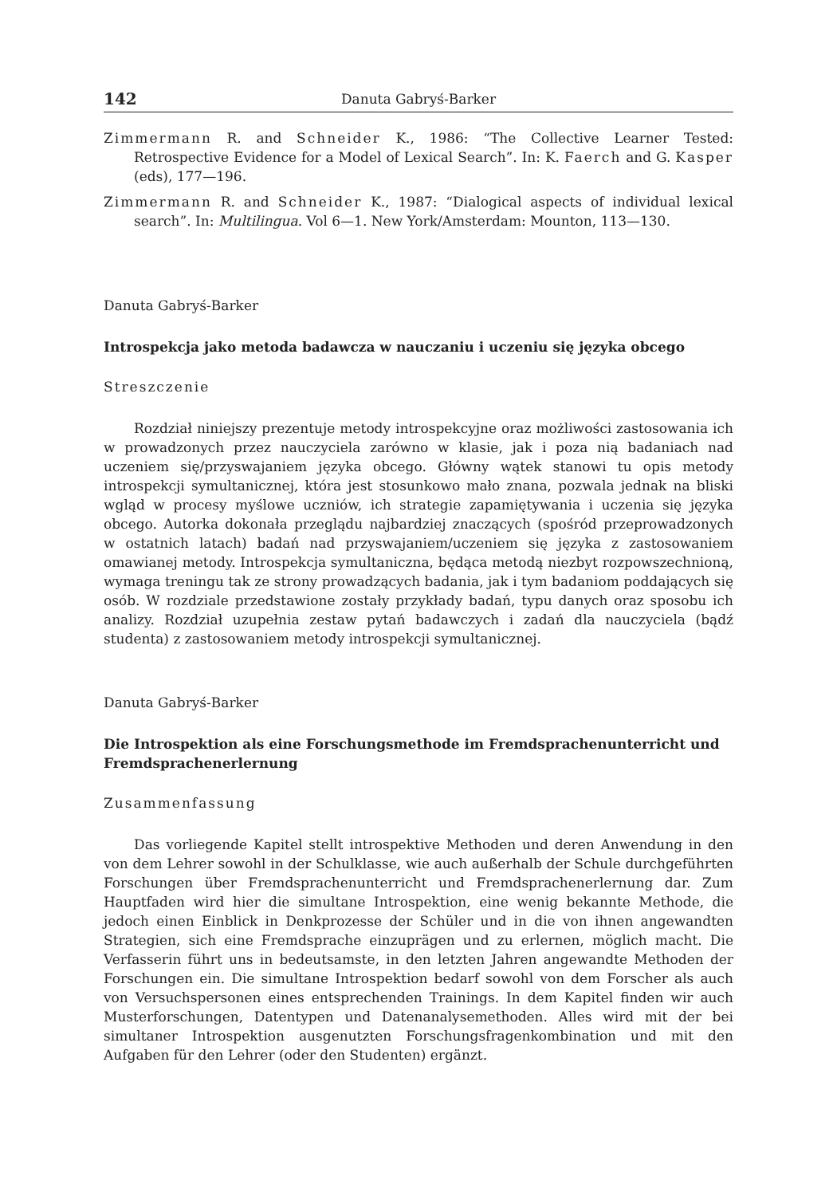142 Danuta Gabryś-Barker
Zimmermann R. and Schneider K., 1986: “The Collective Learner Tested: Retrospective Evidence for a Model of Lexical Search”. In: K. Faerch and G. Kasper (eds), 177—196.
Zimmermann R. and Schneider K., 1987: “Dialogical aspects of individual lexical search”. In: Multilingua. Vol 6—1. New York/Amsterdam: Mounton, 113—130.
Danuta Gabryś-Barker
Introspekcja jako metoda badawcza w nauczaniu i uczeniu się języka obcego
Streszczenie
Rozdział niniejszy prezentuje metody introspekcyjne oraz możliwości zastosowania ich w prowadzonych przez nauczyciela zarówno w klasie, jak i poza nią badaniach nad uczeniem się/przyswajaniem języka obcego. Główny wątek stanowi tu opis metody introspekcji symultanicznej, która jest stosunkowo mało znana, pozwala jednak na bliski wgląd w procesy myślowe uczniów, ich strategie zapamiętywania i uczenia się języka obcego. Autorka dokonała przeglądu najbardziej znaczących (spośród przeprowadzonych w ostatnich latach) badań nad przyswajaniem/uczeniem się języka z zastosowaniem omawianej metody. Introspekcja symultaniczna, będąca metodą niezbyt rozpowszechnioną, wymaga treningu tak ze strony prowadzących badania, jak i tym badaniom poddających się osób. W rozdziale przedstawione zostały przykłady badań, typu danych oraz sposobu ich analizy. Rozdział uzupełnia zestaw pytań badawczych i zadań dla nauczyciela (bądź studenta) z zastosowaniem metody introspekcji symultanicznej.
Danuta Gabryś-Barker
Die Introspektion als eine Forschungsmethode im Fremdsprachenunterricht und Fremdsprachenerlernung
Zusammenfassung
Das vorliegende Kapitel stellt introspektive Methoden und deren Anwendung in den von dem Lehrer sowohl in der Schulklasse, wie auch außerhalb der Schule durchgeführten Forschungen über Fremdsprachenunterricht und Fremdsprachenerlernung dar. Zum Hauptfaden wird hier die simultane Introspektion, eine wenig bekannte Methode, die jedoch einen Einblick in Denkprozesse der Schüler und in die von ihnen angewandten Strategien, sich eine Fremdsprache einzuprägen und zu erlernen, möglich macht. Die Verfasserin führt uns in bedeutsamste, in den letzten Jahren angewandte Methoden der Forschungen ein. Die simultane Introspektion bedarf sowohl von dem Forscher als auch von Versuchspersonen eines entsprechenden Trainings. In dem Kapitel finden wir auch Musterforschungen, Datentypen und Datenanalysemethoden. Alles wird mit der bei simultaner Introspektion ausgenutzten Forschungsfragenkombination und mit den Aufgaben für den Lehrer (oder den Studenten) ergänzt.